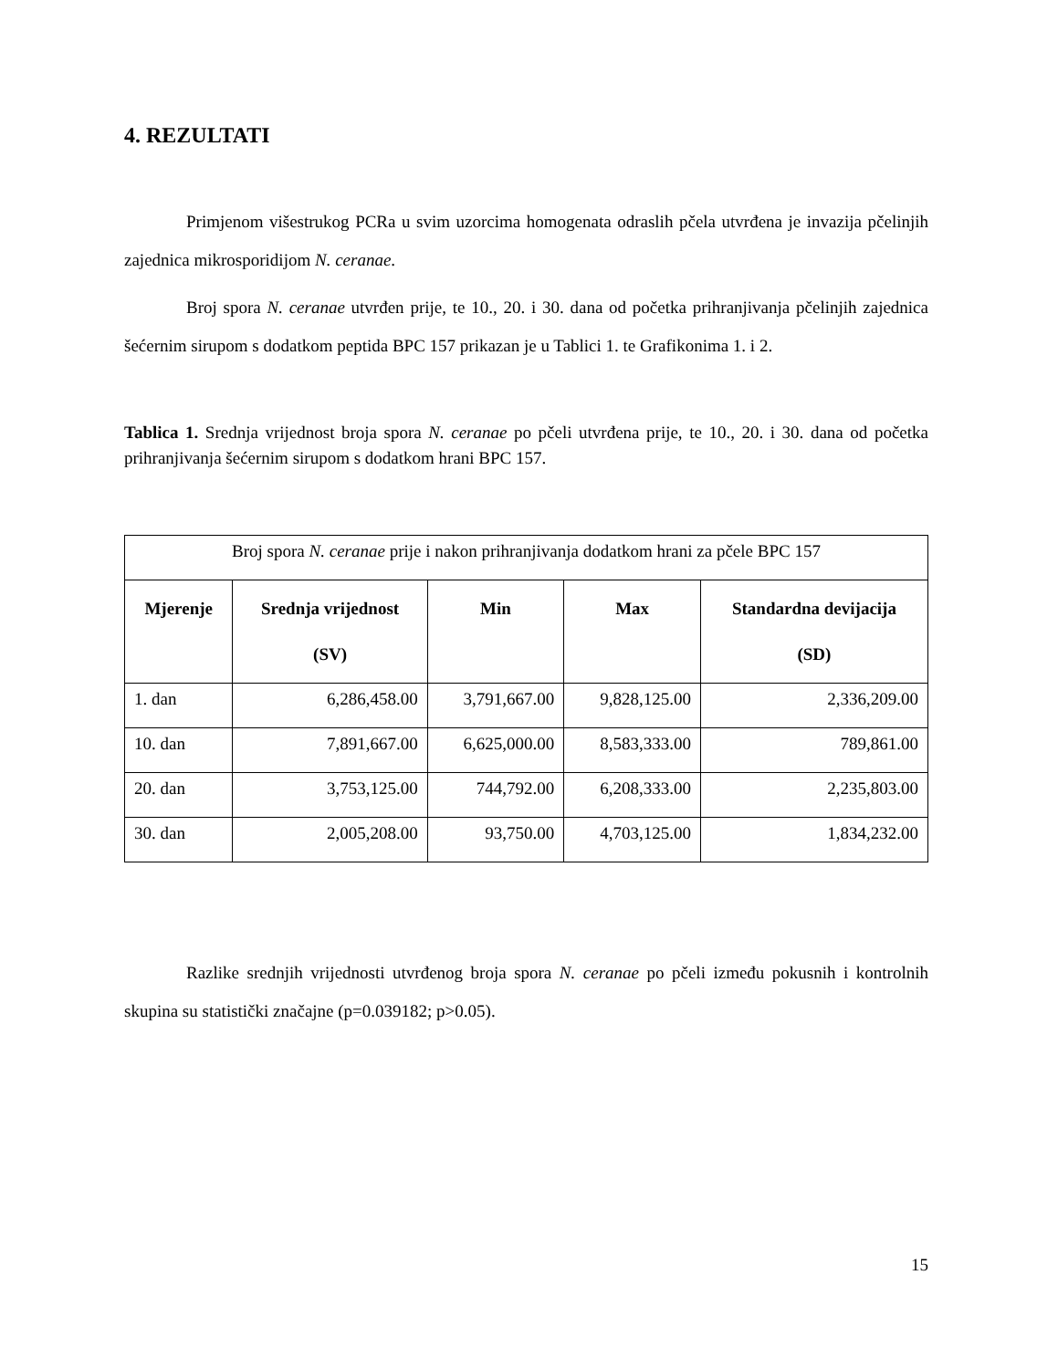4. REZULTATI
Primjenom višestrukog PCRa u svim uzorcima homogenata odraslih pčela utvrđena je invazija pčelinjih zajednica mikrosporidijom N. ceranae.
Broj spora N. ceranae utvrđen prije, te 10., 20. i 30. dana od početka prihranjivanja pčelinjih zajednica šećernim sirupom s dodatkom peptida BPC 157 prikazan je u Tablici 1. te Grafikonima 1. i 2.
Tablica 1. Srednja vrijednost broja spora N. ceranae po pčeli utvrđena prije, te 10., 20. i 30. dana od početka prihranjivanja šećernim sirupom s dodatkom hrani BPC 157.
| Broj spora N. ceranae prije i nakon prihranjivanja dodatkom hrani za pčele BPC 157 | | | | |
| Mjerenje | Srednja vrijednost (SV) | Min | Max | Standardna devijacija (SD) |
| 1. dan | 6,286,458.00 | 3,791,667.00 | 9,828,125.00 | 2,336,209.00 |
| 10. dan | 7,891,667.00 | 6,625,000.00 | 8,583,333.00 | 789,861.00 |
| 20. dan | 3,753,125.00 | 744,792.00 | 6,208,333.00 | 2,235,803.00 |
| 30. dan | 2,005,208.00 | 93,750.00 | 4,703,125.00 | 1,834,232.00 |
Razlike srednjih vrijednosti utvrđenog broja spora N. ceranae po pčeli između pokusnih i kontrolnih skupina su statistički značajne (p=0.039182; p>0.05).
15